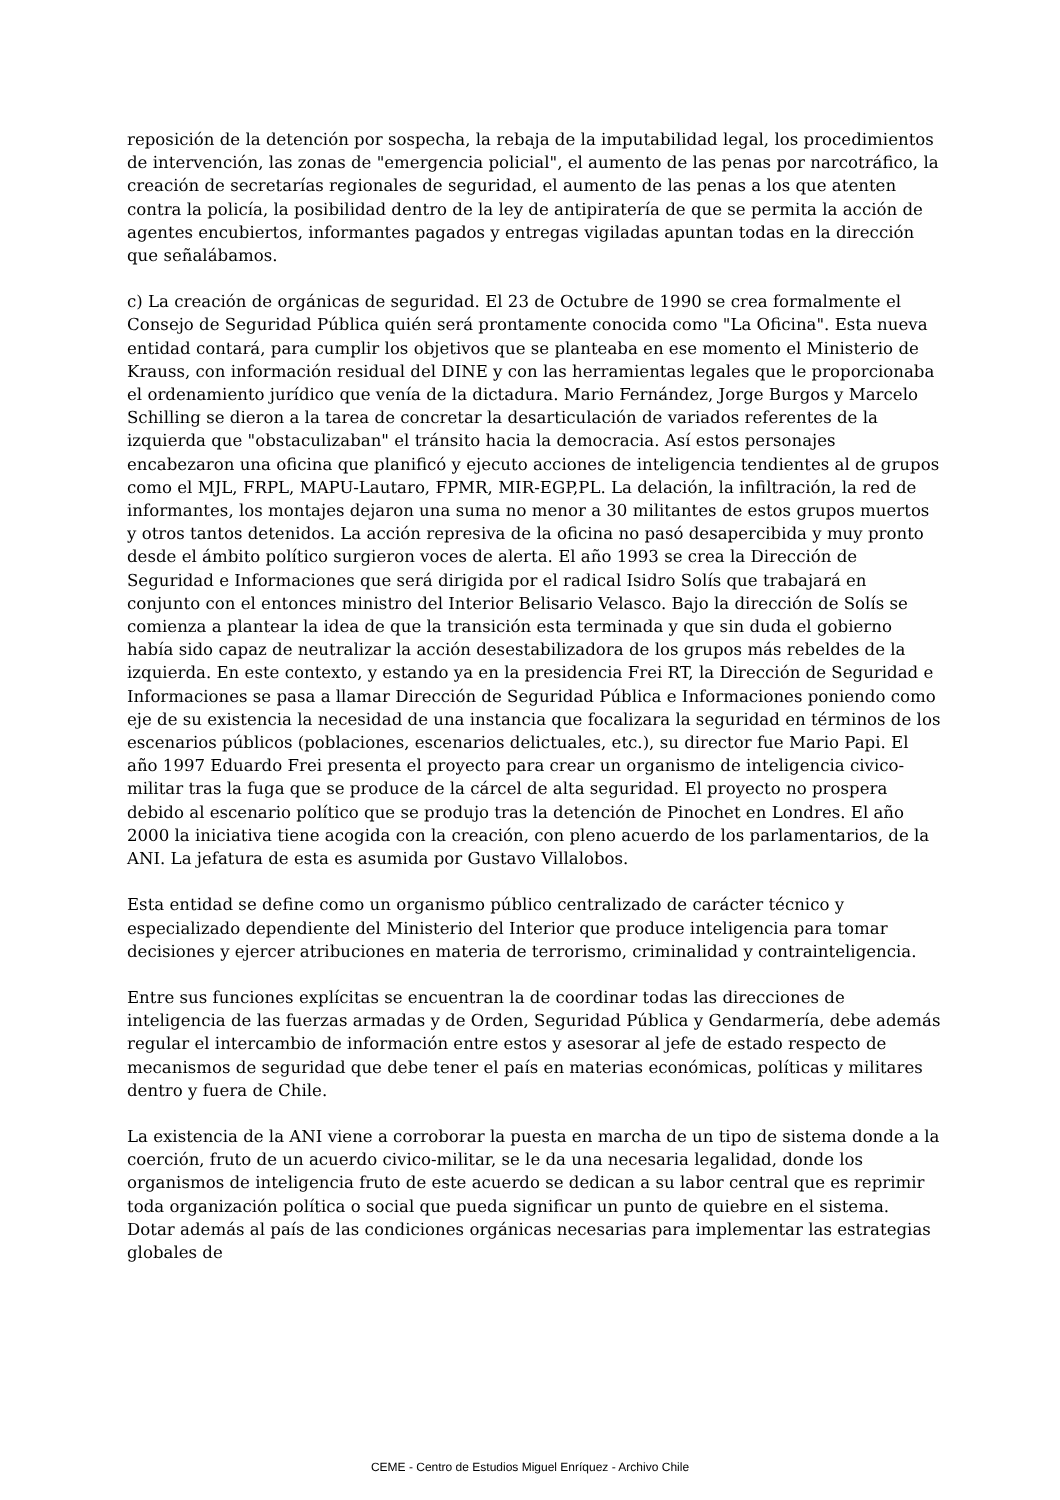reposición de la detención por sospecha, la rebaja de la imputabilidad legal, los procedimientos de intervención, las zonas de "emergencia policial", el aumento de las penas por narcotráfico, la creación de secretarías regionales de seguridad, el aumento de las penas a los que atenten contra la policía, la posibilidad dentro de la ley de antipiratería de que se permita la acción de agentes encubiertos, informantes pagados y entregas vigiladas apuntan todas en la dirección que señalábamos.
c) La creación de orgánicas de seguridad. El 23 de Octubre de 1990 se crea formalmente el Consejo de Seguridad Pública quién será prontamente conocida como "La Oficina". Esta nueva entidad contará, para cumplir los objetivos que se planteaba en ese momento el Ministerio de Krauss, con información residual del DINE y con las herramientas legales que le proporcionaba el ordenamiento jurídico que venía de la dictadura. Mario Fernández, Jorge Burgos y Marcelo Schilling se dieron a la tarea de concretar la desarticulación de variados referentes de la izquierda que "obstaculizaban" el tránsito hacia la democracia. Así estos personajes encabezaron una oficina que planificó y ejecuto acciones de inteligencia tendientes al de grupos como el MJL, FRPL, MAPU-Lautaro, FPMR, MIR-EGP,PL. La delación, la infiltración, la red de informantes, los montajes dejaron una suma no menor a 30 militantes de estos grupos muertos y otros tantos detenidos. La acción represiva de la oficina no pasó desapercibida y muy pronto desde el ámbito político surgieron voces de alerta. El año 1993 se crea la Dirección de Seguridad e Informaciones que será dirigida por el radical Isidro Solís que trabajará en conjunto con el entonces ministro del Interior Belisario Velasco. Bajo la dirección de Solís se comienza a plantear la idea de que la transición esta terminada y que sin duda el gobierno había sido capaz de neutralizar la acción desestabilizadora de los grupos más rebeldes de la izquierda. En este contexto, y estando ya en la presidencia Frei RT, la Dirección de Seguridad e Informaciones se pasa a llamar Dirección de Seguridad Pública e Informaciones poniendo como eje de su existencia la necesidad de una instancia que focalizara la seguridad en términos de los escenarios públicos (poblaciones, escenarios delictuales, etc.), su director fue Mario Papi. El año 1997 Eduardo Frei presenta el proyecto para crear un organismo de inteligencia civico-militar tras la fuga que se produce de la cárcel de alta seguridad. El proyecto no prospera debido al escenario político que se produjo tras la detención de Pinochet en Londres. El año 2000 la iniciativa tiene acogida con la creación, con pleno acuerdo de los parlamentarios, de la ANI. La jefatura de esta es asumida por Gustavo Villalobos.
Esta entidad se define como un organismo público centralizado de carácter técnico y especializado dependiente del Ministerio del Interior que produce inteligencia para tomar decisiones y ejercer atribuciones en materia de terrorismo, criminalidad y contrainteligencia.
Entre sus funciones explícitas se encuentran la de coordinar todas las direcciones de inteligencia de las fuerzas armadas y de Orden, Seguridad Pública y Gendarmería, debe además regular el intercambio de información entre estos y asesorar al jefe de estado respecto de mecanismos de seguridad que debe tener el país en materias económicas, políticas y militares dentro y fuera de Chile.
La existencia de la ANI viene a corroborar la puesta en marcha de un tipo de sistema donde a la coerción, fruto de un acuerdo civico-militar, se le da una necesaria legalidad, donde los organismos de inteligencia fruto de este acuerdo se dedican a su labor central que es reprimir toda organización política o social que pueda significar un punto de quiebre en el sistema. Dotar además al país de las condiciones orgánicas necesarias para implementar las estrategias globales de
CEME - Centro de Estudios Miguel Enríquez - Archivo Chile